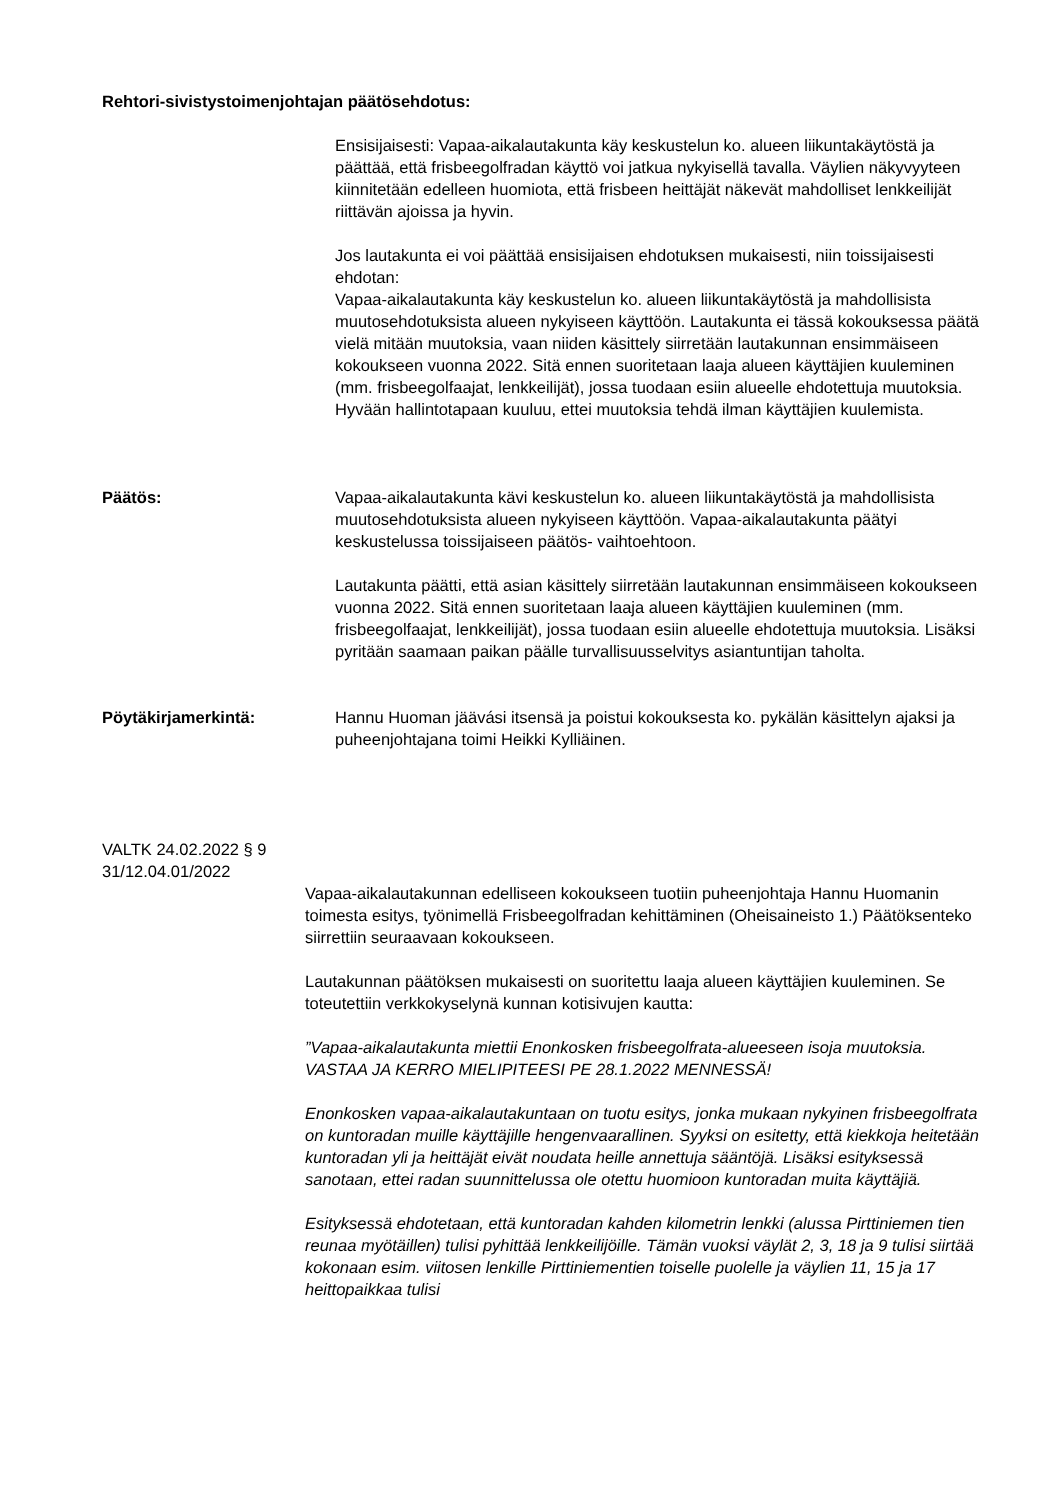Rehtori-sivistystoimenjohtajan päätösehdotus:
Ensisijaisesti: Vapaa-aikalautakunta käy keskustelun ko. alueen liikuntakäytöstä ja päättää, että frisbeegolfradan käyttö voi jatkua nykyisellä tavalla. Väylien näkyvyyteen kiinnitetään edelleen huomiota, että frisbeen heittäjät näkevät mahdolliset lenkkeilijät riittävän ajoissa ja hyvin.
Jos lautakunta ei voi päättää ensisijaisen ehdotuksen mukaisesti, niin toissijaisesti ehdotan:
Vapaa-aikalautakunta käy keskustelun ko. alueen liikuntakäytöstä ja mahdollisista muutosehdotuksista alueen nykyiseen käyttöön. Lautakunta ei tässä kokouksessa päätä vielä mitään muutoksia, vaan niiden käsittely siirretään lautakunnan ensimmäiseen kokoukseen vuonna 2022. Sitä ennen suoritetaan laaja alueen käyttäjien kuuleminen (mm. frisbeegolfaajat, lenkkeilijät), jossa tuodaan esiin alueelle ehdotettuja muutoksia. Hyvään hallintotapaan kuuluu, ettei muutoksia tehdä ilman käyttäjien kuulemista.
Päätös: Vapaa-aikalautakunta kävi keskustelun ko. alueen liikuntakäytöstä ja mahdollisista muutosehdotuksista alueen nykyiseen käyttöön. Vapaa-aikalautakunta päätyi keskustelussa toissijaiseen päätös- vaihtoehtoon.
Lautakunta päätti, että asian käsittely siirretään lautakunnan ensimmäiseen kokoukseen vuonna 2022. Sitä ennen suoritetaan laaja alueen käyttäjien kuuleminen (mm. frisbeegolfaajat, lenkkeilijät), jossa tuodaan esiin alueelle ehdotettuja muutoksia. Lisäksi pyritään saamaan paikan päälle turvallisuusselvitys asiantuntijan taholta.
Pöytäkirjamerkintä: Hannu Huoman jäävási itsensä ja poistui kokouksesta ko. pykälän käsittelyn ajaksi ja puheenjohtajana toimi Heikki Kylliäinen.
VALTK 24.02.2022 § 9
31/12.04.01/2022
Vapaa-aikalautakunnan edelliseen kokoukseen tuotiin puheenjohtaja Hannu Huomanin toimesta esitys, työnimellä Frisbeegolfradan kehittäminen (Oheisaineisto 1.) Päätöksenteko siirrettiin seuraavaan kokoukseen.
Lautakunnan päätöksen mukaisesti on suoritettu laaja alueen käyttäjien kuuleminen. Se toteutettiin verkkokyselynä kunnan kotisivujen kautta:
”Vapaa-aikalautakunta miettii Enonkosken frisbeegolfrata-alueeseen isoja muutoksia. VASTAA JA KERRO MIELIPITEESI PE 28.1.2022 MENNESSÄ!
Enonkosken vapaa-aikalautakuntaan on tuotu esitys, jonka mukaan nykyinen frisbeegolfrata on kuntoradan muille käyttäjille hengenvaarallinen. Syyksi on esitetty, että kiekkoja heitetään kuntoradan yli ja heittäjät eivät noudata heille annettuja sääntöjä. Lisäksi esityksessä sanotaan, ettei radan suunnittelussa ole otettu huomioon kuntoradan muita käyttäjiä.
Esityksessä ehdotetaan, että kuntoradan kahden kilometrin lenkki (alussa Pirttiniemen tien reunaa myötäillen) tulisi pyhittää lenkkeilijöille. Tämän vuoksi väylät 2, 3, 18 ja 9 tulisi siirtää kokonaan esim. viitosen lenkille Pirttiniementien toiselle puolelle ja väylien 11, 15 ja 17 heittopaikkaa tulisi